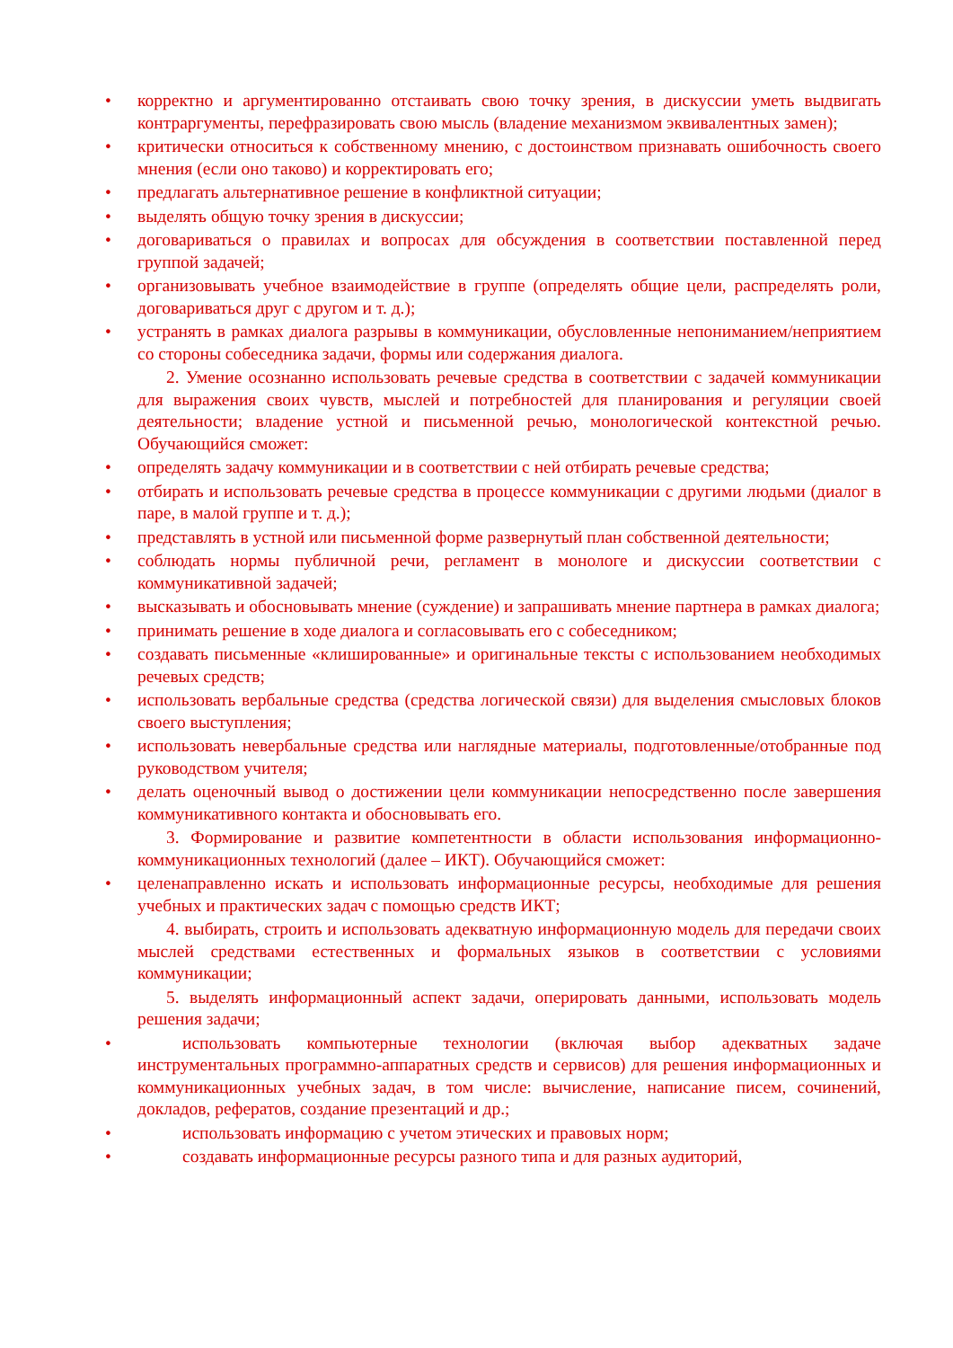• корректно и аргументированно отстаивать свою точку зрения, в дискуссии уметь выдвигать контраргументы, перефразировать свою мысль (владение механизмом эквивалентных замен);
• критически относиться к собственному мнению, с достоинством признавать ошибочность своего мнения (если оно таково) и корректировать его;
• предлагать альтернативное решение в конфликтной ситуации;
• выделять общую точку зрения в дискуссии;
• договариваться о правилах и вопросах для обсуждения в соответствии поставленной перед группой задачей;
• организовывать учебное взаимодействие в группе (определять общие цели, распределять роли, договариваться друг с другом и т. д.);
• устранять в рамках диалога разрывы в коммуникации, обусловленные непониманием/неприятием со стороны собеседника задачи, формы или содержания диалога.
2. Умение осознанно использовать речевые средства в соответствии с задачей коммуникации для выражения своих чувств, мыслей и потребностей для планирования и регуляции своей деятельности; владение устной и письменной речью, монологической контекстной речью. Обучающийся сможет:
• определять задачу коммуникации и в соответствии с ней отбирать речевые средства;
• отбирать и использовать речевые средства в процессе коммуникации с другими людьми (диалог в паре, в малой группе и т. д.);
• представлять в устной или письменной форме развернутый план собственной деятельности;
• соблюдать нормы публичной речи, регламент в монологе и дискуссии соответствии с коммуникативной задачей;
• высказывать и обосновывать мнение (суждение) и запрашивать мнение партнера в рамках диалога;
• принимать решение в ходе диалога и согласовывать его с собеседником;
• создавать письменные «клишированные» и оригинальные тексты с использованием необходимых речевых средств;
• использовать вербальные средства (средства логической связи) для выделения смысловых блоков своего выступления;
• использовать невербальные средства или наглядные материалы, подготовленные/отобранные под руководством учителя;
• делать оценочный вывод о достижении цели коммуникации непосредственно после завершения коммуникативного контакта и обосновывать его.
3. Формирование и развитие компетентности в области использования информационно-коммуникационных технологий (далее – ИКТ). Обучающийся сможет:
• целенаправленно искать и использовать информационные ресурсы, необходимые для решения учебных и практических задач с помощью средств ИКТ;
4. выбирать, строить и использовать адекватную информационную модель для передачи своих мыслей средствами естественных и формальных языков в соответствии с условиями коммуникации;
5. выделять информационный аспект задачи, оперировать данными, использовать модель решения задачи;
• использовать компьютерные технологии (включая выбор адекватных задаче инструментальных программно-аппаратных средств и сервисов) для решения информационных и коммуникационных учебных задач, в том числе: вычисление, написание писем, сочинений, докладов, рефератов, создание презентаций и др.;
• использовать информацию с учетом этических и правовых норм;
• создавать информационные ресурсы разного типа и для разных аудиторий,